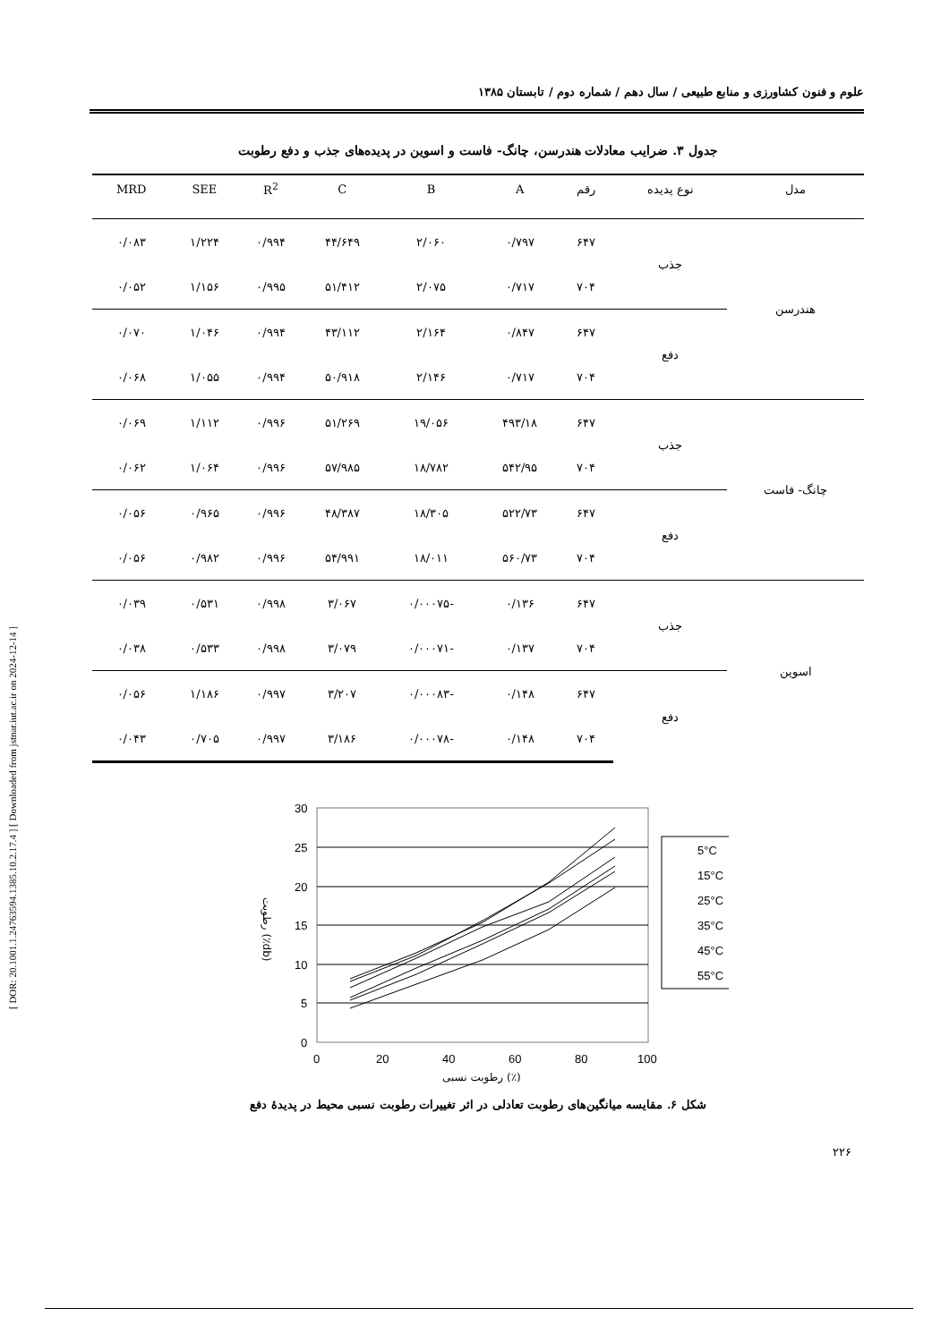علوم و فنون کشاورزی و منابع طبیعی / سال دهم / شماره دوم / تابستان ۱۳۸۵
[ DOR: 20.1001.1.24763594.1385.10.2.17.4 ] [ Downloaded from jstnar.iut.ac.ir on 2024-12-14 ]
جدول ۳. ضرایب معادلات هندرسن، چانگ- فاست و اسوین در پدیده‌های جذب و دفع رطوبت
| مدل | نوع پدیده | رقم | A | B | C | R<sup>2</sup> | SEE | MRD |
| --- | --- | --- | --- | --- | --- | --- | --- | --- |
| هندرسن | جذب | ۶۴۷ | ۰/۷۹۷ | ۲/۰۶۰ | ۴۴/۶۴۹ | ۰/۹۹۴ | ۱/۲۲۴ | ۰/۰۸۳ |
| | | ۷۰۴ | ۰/۷۱۷ | ۲/۰۷۵ | ۵۱/۴۱۲ | ۰/۹۹۵ | ۱/۱۵۶ | ۰/۰۵۲ |
| | دفع | ۶۴۷ | ۰/۸۴۷ | ۲/۱۶۴ | ۴۳/۱۱۲ | ۰/۹۹۴ | ۱/۰۴۶ | ۰/۰۷۰ |
| | | ۷۰۴ | ۰/۷۱۷ | ۲/۱۴۶ | ۵۰/۹۱۸ | ۰/۹۹۴ | ۱/۰۵۵ | ۰/۰۶۸ |
| چانگ- فاست | جذب | ۶۴۷ | ۴۹۳/۱۸ | ۱۹/۰۵۶ | ۵۱/۲۶۹ | ۰/۹۹۶ | ۱/۱۱۲ | ۰/۰۶۹ |
| | | ۷۰۴ | ۵۴۲/۹۵ | ۱۸/۷۸۲ | ۵۷/۹۸۵ | ۰/۹۹۶ | ۱/۰۶۴ | ۰/۰۶۲ |
| | دفع | ۶۴۷ | ۵۲۲/۷۳ | ۱۸/۳۰۵ | ۴۸/۳۸۷ | ۰/۹۹۶ | ۰/۹۶۵ | ۰/۰۵۶ |
| | | ۷۰۴ | ۵۶۰/۷۳ | ۱۸/۰۱۱ | ۵۴/۹۹۱ | ۰/۹۹۶ | ۰/۹۸۲ | ۰/۰۵۶ |
| اسوین | جذب | ۶۴۷ | ۰/۱۳۶ | -۰/۰۰۰۷۵ | ۳/۰۶۷ | ۰/۹۹۸ | ۰/۵۳۱ | ۰/۰۳۹ |
| | | ۷۰۴ | ۰/۱۳۷ | -۰/۰۰۰۷۱ | ۳/۰۷۹ | ۰/۹۹۸ | ۰/۵۳۳ | ۰/۰۳۸ |
| | دفع | ۶۴۷ | ۰/۱۴۸ | -۰/۰۰۰۸۳ | ۳/۲۰۷ | ۰/۹۹۷ | ۱/۱۸۶ | ۰/۰۵۶ |
| | | ۷۰۴ | ۰/۱۴۸ | -۰/۰۰۰۷۸ | ۳/۱۸۶ | ۰/۹۹۷ | ۰/۷۰۵ | ۰/۰۴۳ |
30
25
20
15
10
5
0
0
20
40
60
80
100
5°C
15°C
25°C
35°C
45°C
55°C
رطوبت نسبی (٪)
رطوبت (٪db)
شکل ۶. مقایسه میانگین‌های رطوبت تعادلی در اثر تغییرات رطوبت نسبی محیط در پدیدهٔ دفع
۲۲۶